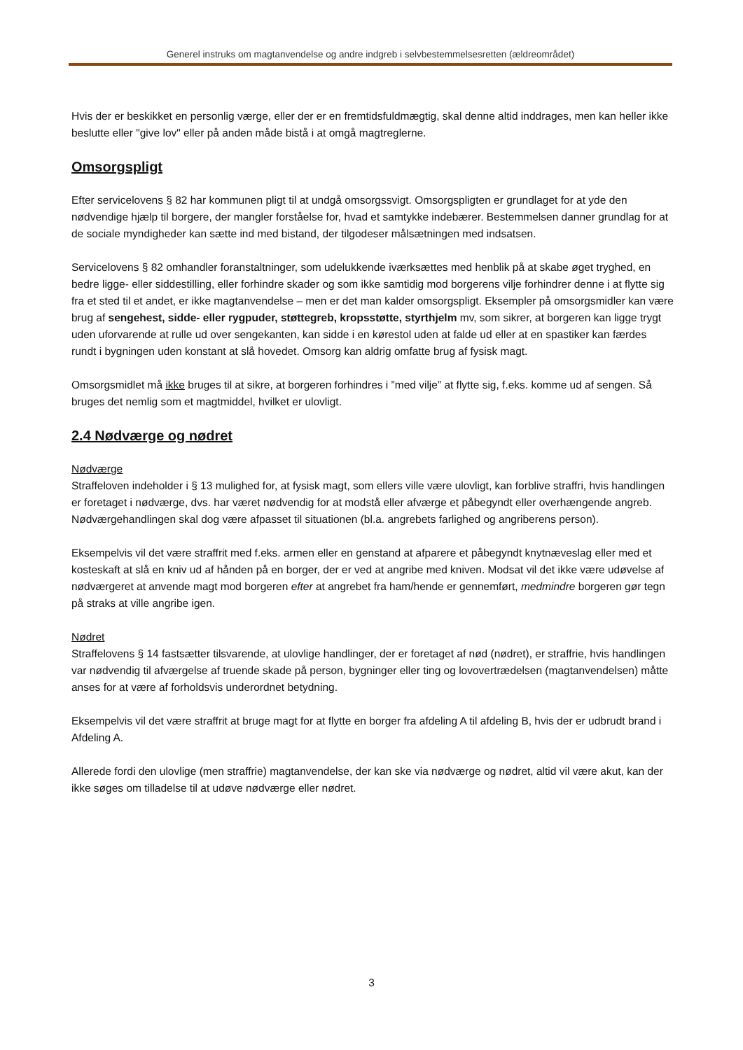Generel instruks om magtanvendelse og andre indgreb i selvbestemmelsesretten (ældreområdet)
Hvis der er beskikket en personlig værge, eller der er en fremtidsfuldmægtig, skal denne altid inddrages, men kan heller ikke beslutte eller "give lov" eller på anden måde bistå i at omgå magtreglerne.
Omsorgspligt
Efter servicelovens § 82 har kommunen pligt til at undgå omsorgssvigt. Omsorgspligten er grundlaget for at yde den nødvendige hjælp til borgere, der mangler forståelse for, hvad et samtykke indebærer. Bestemmelsen danner grundlag for at de sociale myndigheder kan sætte ind med bistand, der tilgodeser målsætningen med indsatsen.
Servicelovens § 82 omhandler foranstaltninger, som udelukkende iværksættes med henblik på at skabe øget tryghed, en bedre ligge- eller siddestilling, eller forhindre skader og som ikke samtidig mod borgerens vilje forhindrer denne i at flytte sig fra et sted til et andet, er ikke magtanvendelse – men er det man kalder omsorgspligt. Eksempler på omsorgsmidler kan være brug af sengehest, sidde- eller rygpuder, støttegreb, kropsstøtte, styrthjelm mv, som sikrer, at borgeren kan ligge trygt uden uforvarende at rulle ud over sengekanten, kan sidde i en kørestol uden at falde ud eller at en spastiker kan færdes rundt i bygningen uden konstant at slå hovedet. Omsorg kan aldrig omfatte brug af fysisk magt.
Omsorgsmidlet må ikke bruges til at sikre, at borgeren forhindres i ”med vilje” at flytte sig, f.eks. komme ud af sengen. Så bruges det nemlig som et magtmiddel, hvilket er ulovligt.
2.4 Nødværge og nødret
Nødværge
Straffeloven indeholder i § 13 mulighed for, at fysisk magt, som ellers ville være ulovligt, kan forblive straffri, hvis handlingen er foretaget i nødværge, dvs. har været nødvendig for at modstå eller afværge et påbegyndt eller overhængende angreb. Nødværgehandlingen skal dog være afpasset til situationen (bl.a. angrebets farlighed og angriberens person).
Eksempelvis vil det være straffrit med f.eks. armen eller en genstand at afparere et påbegyndt knytnæveslag eller med et kosteskaft at slå en kniv ud af hånden på en borger, der er ved at angribe med kniven. Modsat vil det ikke være udøvelse af nødværgeret at anvende magt mod borgeren efter at angrebet fra ham/hende er gennemført, medmindre borgeren gør tegn på straks at ville angribe igen.
Nødret
Straffelovens § 14 fastsætter tilsvarende, at ulovlige handlinger, der er foretaget af nød (nødret), er straffrie, hvis handlingen var nødvendig til afværgelse af truende skade på person, bygninger eller ting og lovovertrædelsen (magtanvendelsen) måtte anses for at være af forholdsvis underordnet betydning.
Eksempelvis vil det være straffrit at bruge magt for at flytte en borger fra afdeling A til afdeling B, hvis der er udbrudt brand i Afdeling A.
Allerede fordi den ulovlige (men straffrie) magtanvendelse, der kan ske via nødværge og nødret, altid vil være akut, kan der ikke søges om tilladelse til at udøve nødværge eller nødret.
3